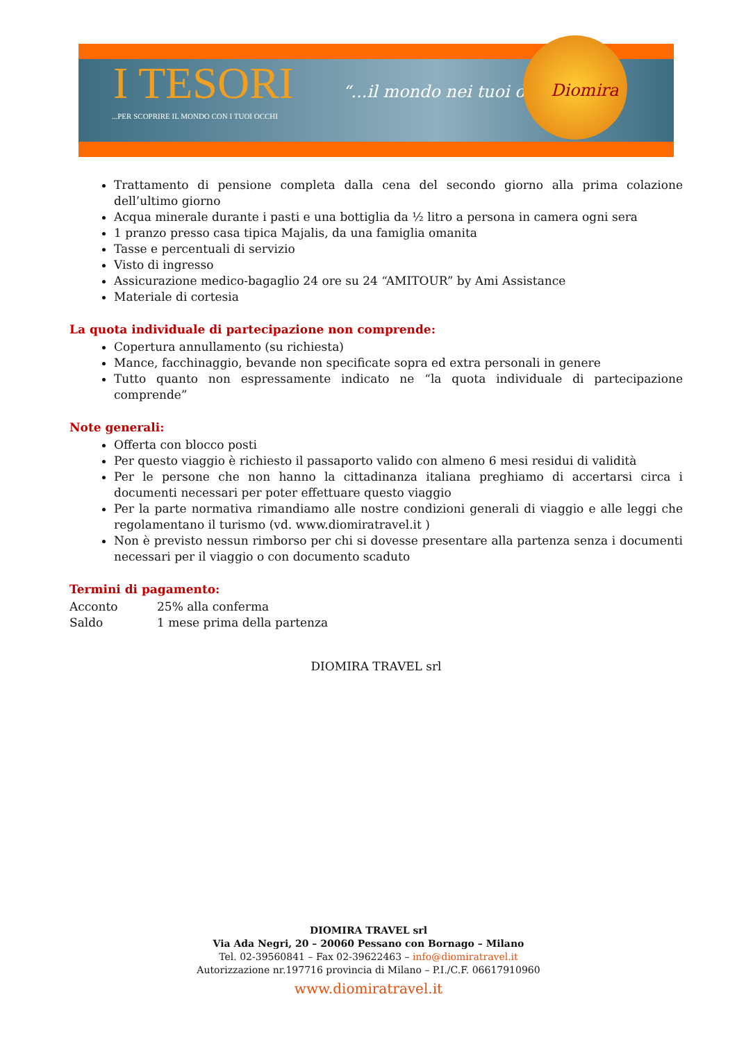I TESORI “...il mondo nei tuoi occhi”
...PER SCOPRIRE IL MONDO CON I TUOI OCCHI
Diomira
Trattamento di pensione completa dalla cena del secondo giorno alla prima colazione dell’ultimo giorno
Acqua minerale durante i pasti e una bottiglia da ½ litro a persona in camera ogni sera
1 pranzo presso casa tipica Majalis, da una famiglia omanita
Tasse e percentuali di servizio
Visto di ingresso
Assicurazione medico-bagaglio 24 ore su 24 “AMITOUR” by Ami Assistance
Materiale di cortesia
La quota individuale di partecipazione non comprende:
Copertura annullamento (su richiesta)
Mance, facchinaggio, bevande non specificate sopra ed extra personali in genere
Tutto quanto non espressamente indicato ne “la quota individuale di partecipazione comprende”
Note generali:
Offerta con blocco posti
Per questo viaggio è richiesto il passaporto valido con almeno 6 mesi residui di validità
Per le persone che non hanno la cittadinanza italiana preghiamo di accertarsi circa i documenti necessari per poter effettuare questo viaggio
Per la parte normativa rimandiamo alle nostre condizioni generali di viaggio e alle leggi che regolamentano il turismo (vd. www.diomiratravel.it )
Non è previsto nessun rimborso per chi si dovesse presentare alla partenza senza i documenti necessari per il viaggio o con documento scaduto
Termini di pagamento:
| Acconto | 25% alla conferma |
| Saldo | 1 mese prima della partenza |
DIOMIRA TRAVEL srl
DIOMIRA TRAVEL srl
Via Ada Negri, 20 – 20060 Pessano con Bornago – Milano
Tel. 02-39560841 – Fax 02-39622463 – info@diomiratravel.it
Autorizzazione nr.197716 provincia di Milano – P.I./C.F. 06617910960
www.diomiratravel.it